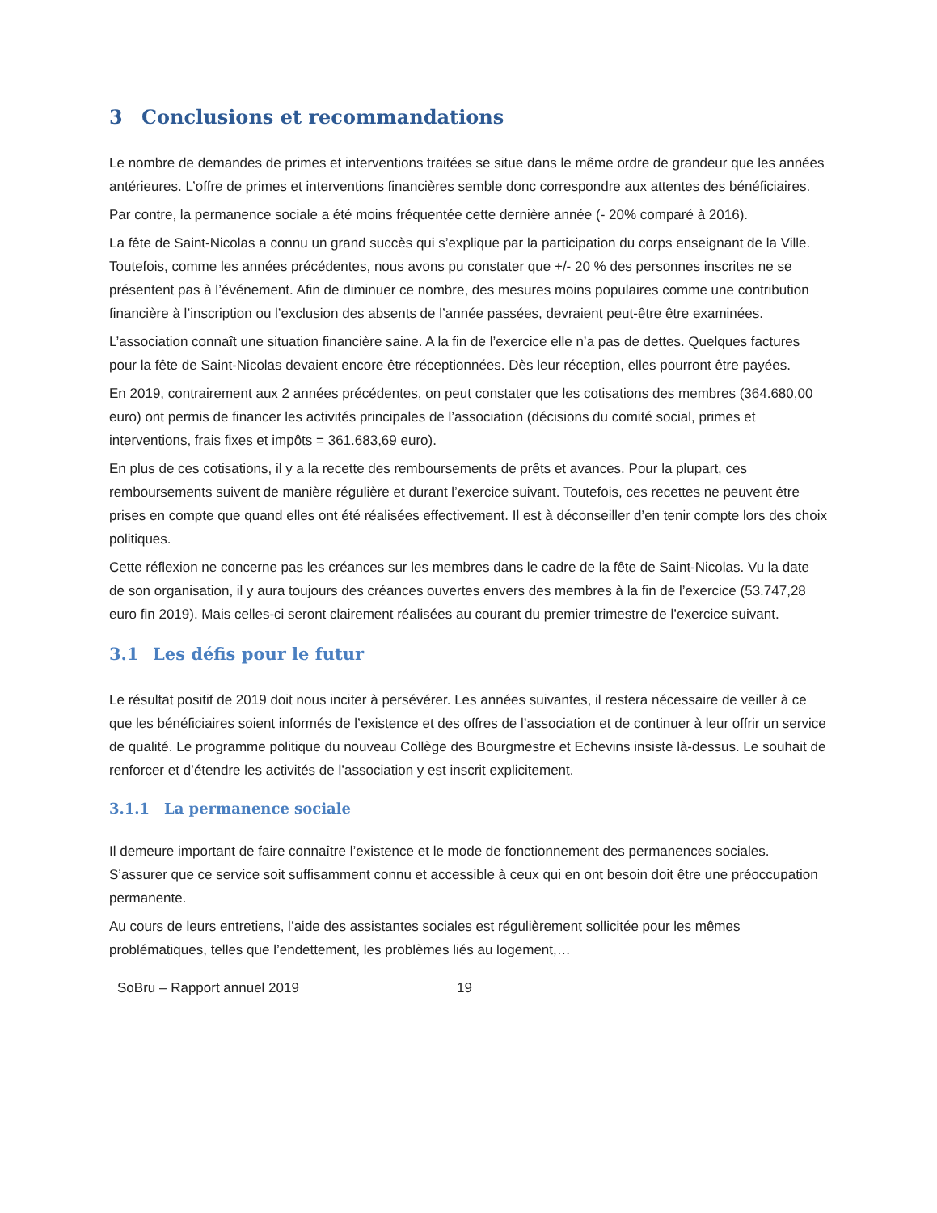3 Conclusions et recommandations
Le nombre de demandes de primes et interventions traitées se situe dans le même ordre de grandeur que les années antérieures. L’offre de primes et interventions financières semble donc correspondre aux attentes des bénéficiaires.
Par contre, la permanence sociale a été moins fréquentée cette dernière année (- 20% comparé à 2016).
La fête de Saint-Nicolas a connu un grand succès qui s’explique par la participation du corps enseignant de la Ville. Toutefois, comme les années précédentes, nous avons pu constater que +/- 20 % des personnes inscrites ne se présentent pas à l’événement. Afin de diminuer ce nombre, des mesures moins populaires comme une contribution financière à l’inscription ou l’exclusion des absents de l’année passées, devraient peut-être être examinées.
L’association connaît une situation financière saine. A la fin de l’exercice elle n’a pas de dettes. Quelques factures pour la fête de Saint-Nicolas devaient encore être réceptionnées. Dès leur réception, elles pourront être payées.
En 2019, contrairement aux 2 années précédentes, on peut constater que les cotisations des membres (364.680,00 euro) ont permis de financer les activités principales de l’association (décisions du comité social, primes et interventions, frais fixes et impôts = 361.683,69 euro).
En plus de ces cotisations, il y a la recette des remboursements de prêts et avances. Pour la plupart, ces remboursements suivent de manière régulière et durant l’exercice suivant. Toutefois, ces recettes ne peuvent être prises en compte que quand elles ont été réalisées effectivement. Il est à déconseiller d’en tenir compte lors des choix politiques.
Cette réflexion ne concerne pas les créances sur les membres dans le cadre de la fête de Saint-Nicolas. Vu la date de son organisation, il y aura toujours des créances ouvertes envers des membres à la fin de l’exercice (53.747,28 euro fin 2019). Mais celles-ci seront clairement réalisées au courant du premier trimestre de l’exercice suivant.
3.1 Les défis pour le futur
Le résultat positif de 2019 doit nous inciter à persévérer. Les années suivantes, il restera nécessaire de veiller à ce que les bénéficiaires soient informés de l’existence et des offres de l’association et de continuer à leur offrir un service de qualité. Le programme politique du nouveau Collège des Bourgmestre et Echevins insiste là-dessus. Le souhait de renforcer et d’étendre les activités de l’association y est inscrit explicitement.
3.1.1 La permanence sociale
Il demeure important de faire connaître l’existence et le mode de fonctionnement des permanences sociales. S’assurer que ce service soit suffisamment connu et accessible à ceux qui en ont besoin doit être une préoccupation permanente.
Au cours de leurs entretiens, l’aide des assistantes sociales est régulièrement sollicitée pour les mêmes problématiques, telles que l’endettement, les problèmes liés au logement,…
SoBru – Rapport annuel 2019 19